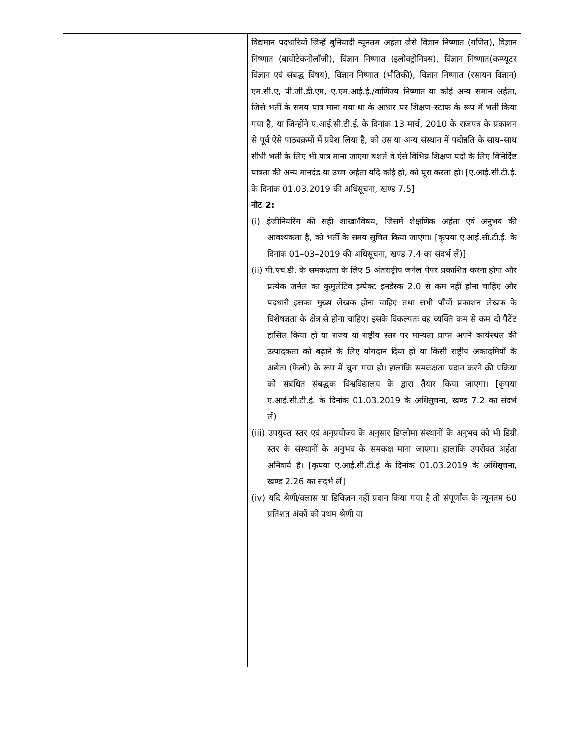| | | विद्यमान पदधारियों जिन्हें बुनियादी न्यूनतम अर्हता जैसे विज्ञान निष्णात (गणित), विज्ञान निष्णात (बायोटेकनोलॉजी), विज्ञान निष्णात (इलोक्ट्रोनिक्स), विज्ञान निष्णात(कम्प्यूटर विज्ञान एवं संबद्ध विषय), विज्ञान निष्णात (भौतिकी), विज्ञान निष्णात (रसायन विज्ञान) एम.सी.ए, पी.जी.डी.एम, ए.एम.आई.ई./वाणिज्य निष्णात या कोई अन्य समान अर्हता, जिसे भर्ती के समय पात्र माना गया था के आधार पर शिक्षण–स्टाफ के रूप में भर्ती किया गया है, या जिन्होंने ए.आई.सी.टी.ई. के दिनांक 13 मार्च, 2010 के राजपत्र के प्रकाशन से पूर्व ऐसे पाठ्यक्रमों में प्रवेश लिया है, को उस या अन्य संस्थान में पदोन्नति के साथ–साथ सीधी भर्ती के लिए भी पात्र माना जाएगा बशर्ते वे ऐसे विभिन्न शिक्षण पदों के लिए विनिर्दिष्ट पात्रता की अन्य मानदंड या उच्च अर्हता यदि कोई हो, को पूरा करता हो। [ए.आई.सी.टी.ई. के दिनांक 01.03.2019 की अधिसूचना, खण्ड 7.5] नोट 2: (i) इंजीनियरिंग की सही शाखा/विषय, जिसमें शैक्षणिक अर्हता एवं अनुभव की आवश्यकता है, को भर्ती के समय सूचित किया जाएगा। [कृपया ए.आई.सी.टी.ई. के दिनांक 01–03–2019 की अधिसूचना, खण्ड 7.4 का संदर्भ लें)] (ii) पी.एच.डी. के समकक्षता के लिए 5 अंतराष्ट्रीय जर्नल पेपर प्रकाशित करना होगा और प्रत्येक जर्नल का कुमुलेटिव इम्पैक्ट इनडेस्क 2.0 से कम नहीं होना चाहिए और पदधारी इसका मुख्य लेखक होना चाहिए तथा सभी पाँचों प्रकाशन लेखक के विशेषज्ञता के क्षेत्र से होना चाहिए। इसके विकल्पतः वह व्यक्ति कम से कम दो पैटेंट हासिल किया हो या राज्य या राष्ट्रीय स्तर पर मान्यता प्राप्त अपने कार्यस्थल की उत्पादकता को बढ़ाने के लिए योगदान दिया हो या किसी राष्ट्रीय अकादमियों के अद्येता (फेलो) के रूप में चुना गया हो। हालांकि समकक्षता प्रदान करने की प्रक्रिया को संबंधित संबद्धक विश्वविद्यालय के द्वारा तैयार किया जाएगा। [कृपया ए.आई.सी.टी.ई. के दिनांक 01.03.2019 के अधिसूचना, खण्ड 7.2 का संदर्भ लें) (iii) उपयुक्त स्तर एवं अनुप्रयोज्य के अनुसार डिप्लोमा संस्थानों के अनुभव को भी डिग्री स्तर के संस्थानों के अनुभव के समकक्ष माना जाएगा। हालांकि उपरोक्त अर्हता अनिवार्य है। [कृपया ए.आई.सी.टी.ई के दिनांक 01.03.2019 के अधिसूचना, खण्ड 2.26 का संदर्भ लें] (iv) यदि श्रेणी/क्लास या डिविज़न नहीं प्रदान किया गया है तो संपूर्णांक के न्यूनतम 60 प्रतिशत अंकों को प्रथम श्रेणी या |